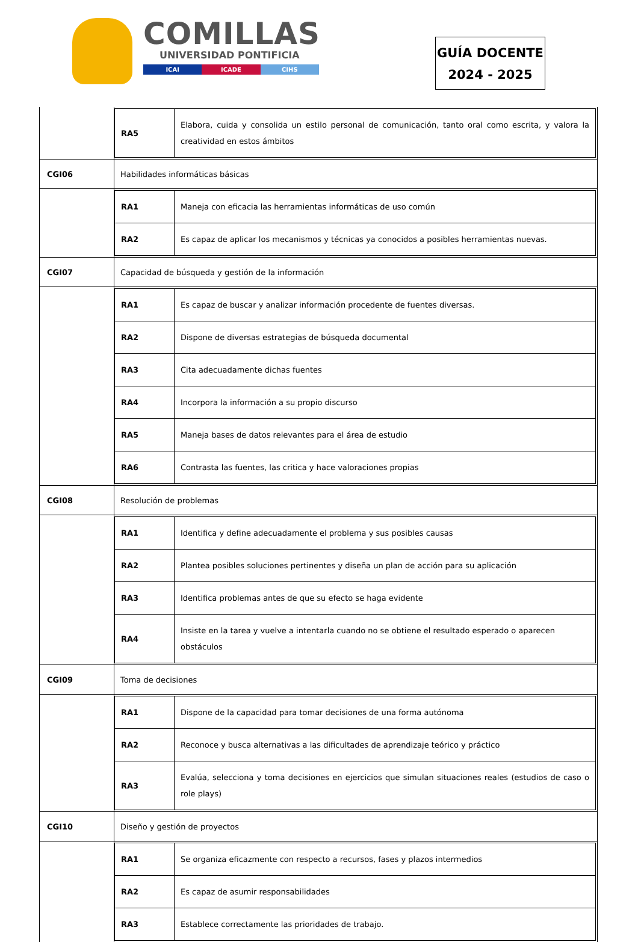COMILLAS
UNIVERSIDAD PONTIFICIA
ICAI ICADE CIHS
GUÍA DOCENTE
2024 - 2025
| | / RA5 / Elabora, cuida y consolida un estilo personal de comunicación, tanto oral como escrita, y valora la creatividad en estos ámbitos / |
| CGI06 | Habilidades informáticas básicas |
| | / RA1 / Maneja con eficacia las herramientas informáticas de uso común / / RA2 / Es capaz de aplicar los mecanismos y técnicas ya conocidos a posibles herramientas nuevas. / |
| CGI07 | Capacidad de búsqueda y gestión de la información |
| | / RA1 / Es capaz de buscar y analizar información procedente de fuentes diversas. / / RA2 / Dispone de diversas estrategias de búsqueda documental / / RA3 / Cita adecuadamente dichas fuentes / / RA4 / Incorpora la información a su propio discurso / / RA5 / Maneja bases de datos relevantes para el área de estudio / / RA6 / Contrasta las fuentes, las critica y hace valoraciones propias / |
| CGI08 | Resolución de problemas |
| | / RA1 / Identifica y define adecuadamente el problema y sus posibles causas / / RA2 / Plantea posibles soluciones pertinentes y diseña un plan de acción para su aplicación / / RA3 / Identifica problemas antes de que su efecto se haga evidente / / RA4 / Insiste en la tarea y vuelve a intentarla cuando no se obtiene el resultado esperado o aparecen obstáculos / |
| CGI09 | Toma de decisiones |
| | / RA1 / Dispone de la capacidad para tomar decisiones de una forma autónoma / / RA2 / Reconoce y busca alternativas a las dificultades de aprendizaje teórico y práctico / / RA3 / Evalúa, selecciona y toma decisiones en ejercicios que simulan situaciones reales (estudios de caso o role plays) / |
| CGI10 | Diseño y gestión de proyectos |
| | / RA1 / Se organiza eficazmente con respecto a recursos, fases y plazos intermedios / / RA2 / Es capaz de asumir responsabilidades / / RA3 / Establece correctamente las prioridades de trabajo. / |